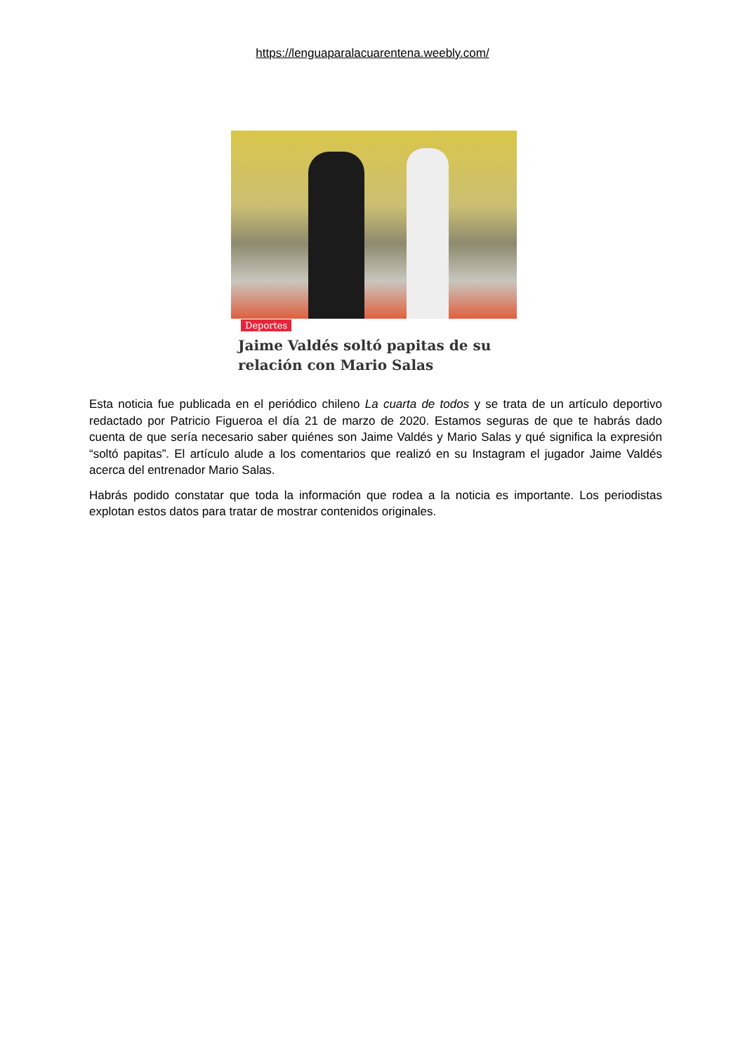https://lenguaparalacuarentena.weebly.com/
Deportes
Jaime Valdés soltó papitas de su
relación con Mario Salas
Esta noticia fue publicada en el periódico chileno La cuarta de todos y se trata de un artículo deportivo redactado por Patricio Figueroa el día 21 de marzo de 2020. Estamos seguras de que te habrás dado cuenta de que sería necesario saber quiénes son Jaime Valdés y Mario Salas y qué significa la expresión “soltó papitas”. El artículo alude a los comentarios que realizó en su Instagram el jugador Jaime Valdés acerca del entrenador Mario Salas.
Habrás podido constatar que toda la información que rodea a la noticia es importante. Los periodistas explotan estos datos para tratar de mostrar contenidos originales.